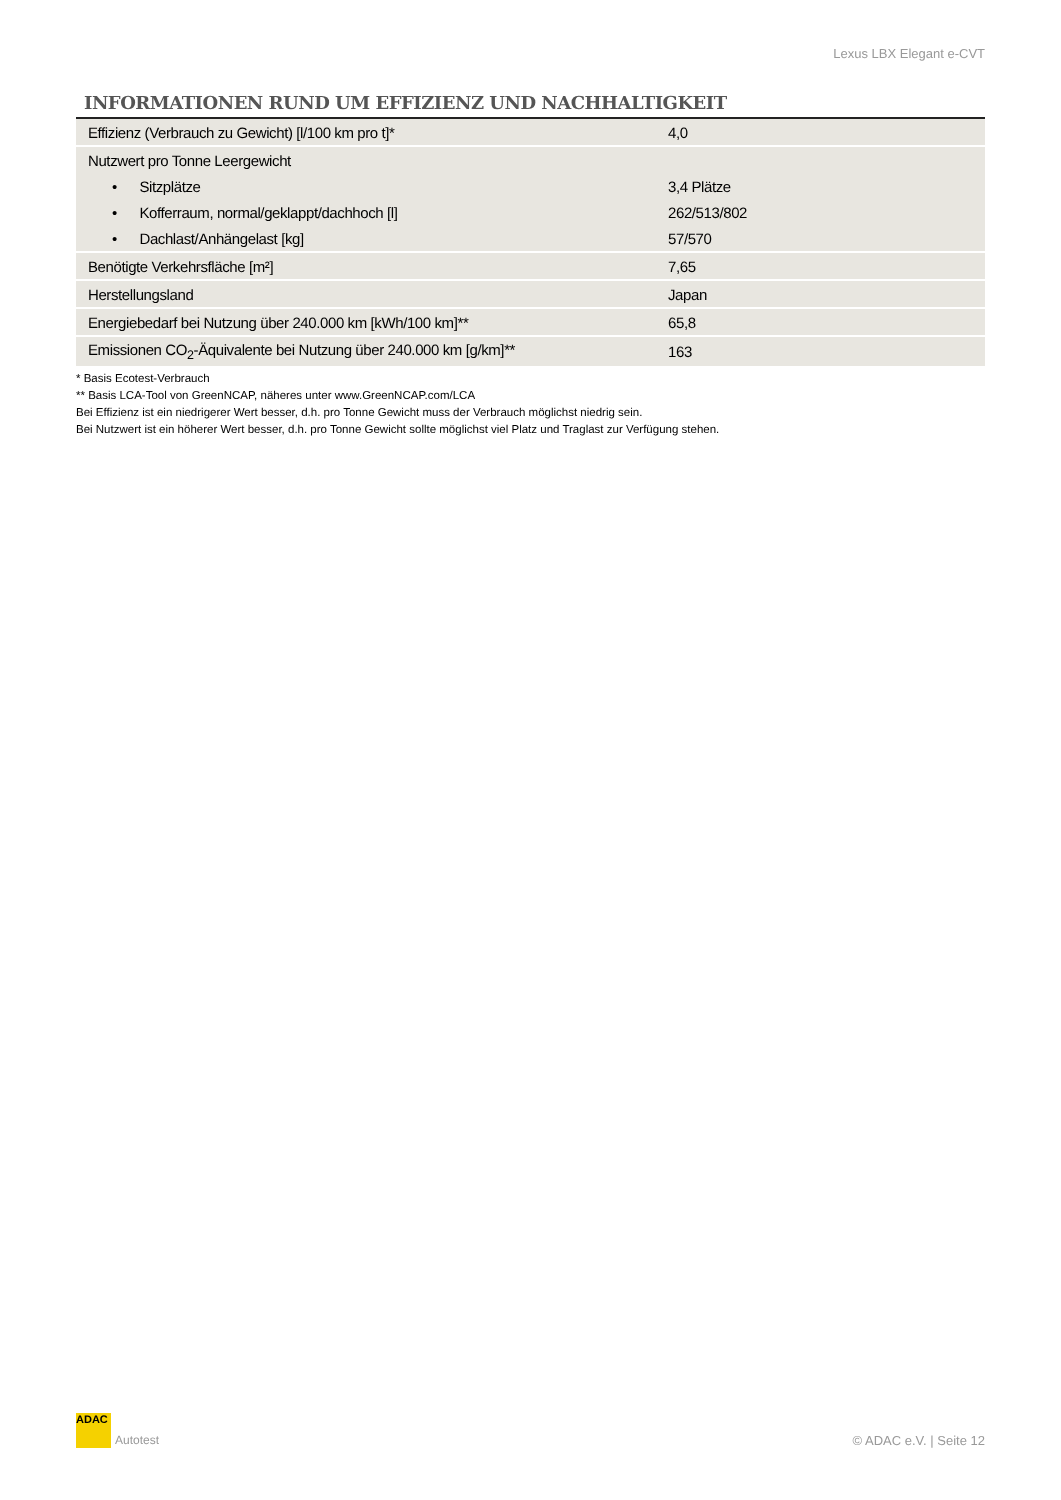Lexus LBX Elegant e-CVT
INFORMATIONEN RUND UM EFFIZIENZ UND NACHHALTIGKEIT
| Effizienz (Verbrauch zu Gewicht) [l/100 km pro t]* | 4,0 |
| Nutzwert pro Tonne Leergewicht | |
| • Sitzplätze | 3,4 Plätze |
| • Kofferraum, normal/geklappt/dachhoch [l] | 262/513/802 |
| • Dachlast/Anhängelast [kg] | 57/570 |
| Benötigte Verkehrsfläche [m²] | 7,65 |
| Herstellungsland | Japan |
| Energiebedarf bei Nutzung über 240.000 km [kWh/100 km]** | 65,8 |
| Emissionen CO<sub>2</sub>-Äquivalente bei Nutzung über 240.000 km [g/km]** | 163 |
* Basis Ecotest-Verbrauch
** Basis LCA-Tool von GreenNCAP, näheres unter www.GreenNCAP.com/LCA
Bei Effizienz ist ein niedrigerer Wert besser, d.h. pro Tonne Gewicht muss der Verbrauch möglichst niedrig sein.
Bei Nutzwert ist ein höherer Wert besser, d.h. pro Tonne Gewicht sollte möglichst viel Platz und Traglast zur Verfügung stehen.
ADAC Autotest © ADAC e.V. | Seite 12